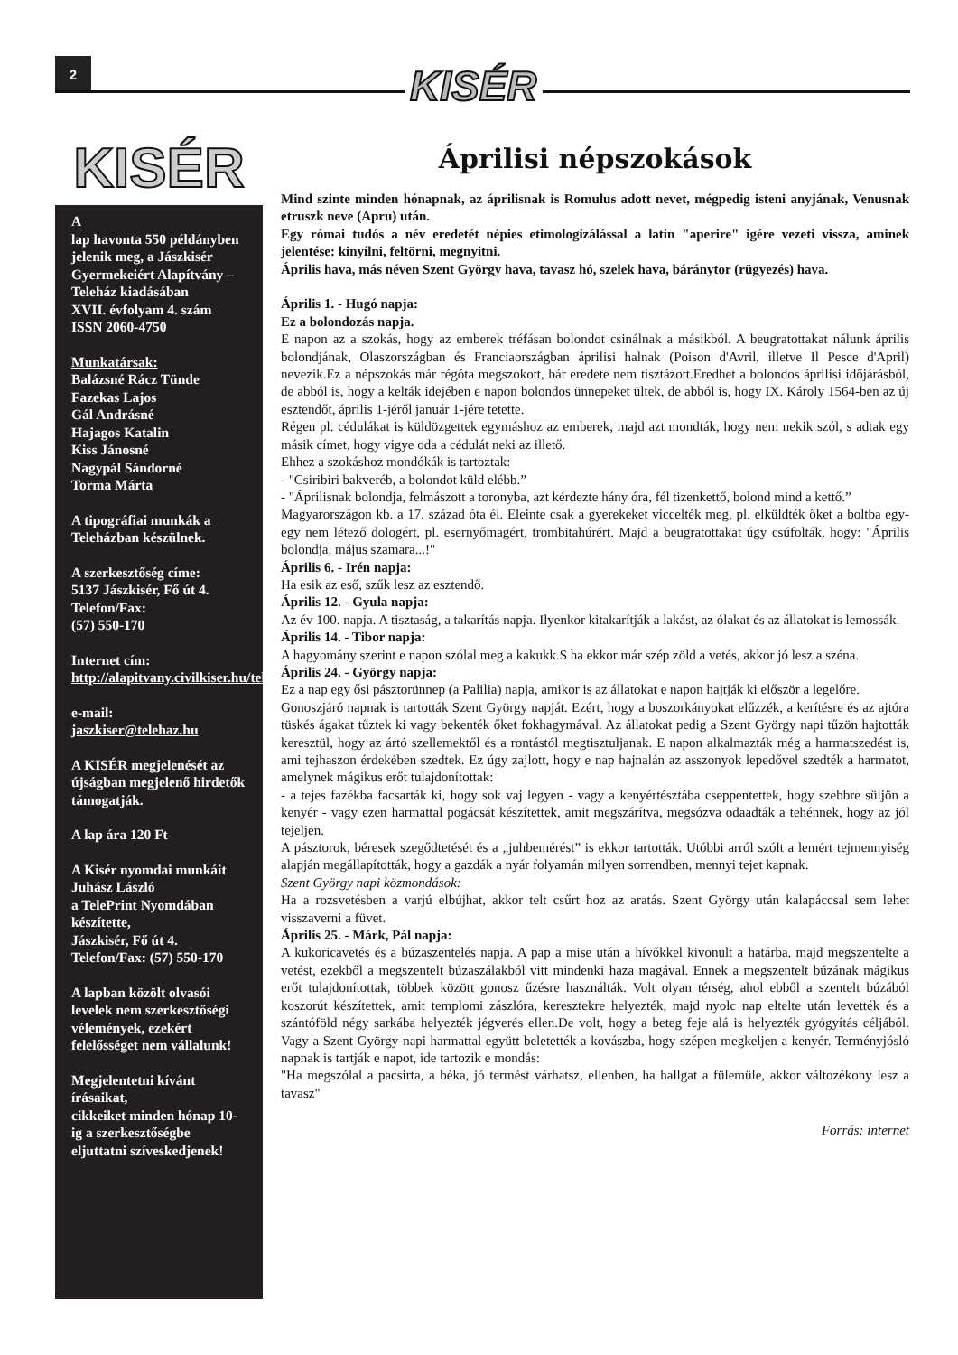2 KISÉR
KISÉR
A
lap havonta 550 példányben jelenik meg, a Jászkisér Gyermekeiért Alapítvány – Teleház kiadásában
XVII. évfolyam 4. szám
ISSN 2060-4750
Munkatársak:
Balázsné Rácz Tünde
Fazekas Lajos
Gál Andrásné
Hajagos Katalin
Kiss Jánosné
Nagypál Sándorné
Torma Márta
A tipográfiai munkák a Teleházban készülnek.
A szerkesztőség címe:
5137 Jászkisér, Fő út 4.
Telefon/Fax:
(57) 550-170
Internet cím:
http://alapitvany.civilkiser.hu/telehaz
e-mail:
jaszkiser@telehaz.hu
A KISÉR megjelenését az újságban megjelenő hirdetők támogatják.
A lap ára 120 Ft
A Kisér nyomdai munkáit
Juhász László
a TelePrint Nyomdában készítette,
Jászkisér, Fő út 4.
Telefon/Fax: (57) 550-170
A lapban közölt olvasói levelek nem szerkesztőségi vélemények, ezekért felelősséget nem vállalunk!
Megjelentetni kívánt írásaikat,
cikkeiket minden hónap 10-ig a szerkesztőségbe eljuttatni szíveskedjenek!
Áprilisi népszokások
Mind szinte minden hónapnak, az áprilisnak is Romulus adott nevet, mégpedig isteni anyjának, Venusnak etruszk neve (Apru) után.
Egy római tudós a név eredetét népies etimologizálással a latin "aperire" igére vezeti vissza, aminek jelentése: kinyílni, feltörni, megnyitni.
Április hava, más néven Szent György hava, tavasz hó, szelek hava, báránytor (rügyezés) hava.
Április 1. - Hugó napja:
Ez a bolondozás napja.
E napon az a szokás, hogy az emberek tréfásan bolondot csinálnak a másikból. A beugratottakat nálunk április bolondjának, Olaszországban és Franciaországban áprilisi halnak (Poison d'Avril, illetve Il Pesce d'April) nevezik.Ez a népszokás már régóta megszokott, bár eredete nem tisztázott.Eredhet a bolondos áprilisi időjárásból, de abból is, hogy a kelták idejében e napon bolondos ünnepeket ültek, de abból is, hogy IX. Károly 1564-ben az új esztendőt, április 1-jéről január 1-jére tetette.
Régen pl. cédulákat is küldözgettek egymáshoz az emberek, majd azt mondták, hogy nem nekik szól, s adtak egy másik címet, hogy vigye oda a cédulát neki az illető.
Ehhez a szokáshoz mondókák is tartoztak:
- "Csiribiri bakveréb, a bolondot küld elébb.”
- "Áprilisnak bolondja, felmászott a toronyba, azt kérdezte hány óra, fél tizenkettő, bolond mind a kettő.”
Magyarországon kb. a 17. század óta él. Eleinte csak a gyerekeket viccelték meg, pl. elküldték őket a boltba egy-egy nem létező dologért, pl. esernyőmagért, trombitahúrért. Majd a beugratottakat úgy csúfolták, hogy: "Április bolondja, május szamara...!"
Április 6. - Irén napja:
Ha esik az eső, szűk lesz az esztendő.
Április 12. - Gyula napja:
Az év 100. napja. A tisztaság, a takarítás napja. Ilyenkor kitakarítják a lakást, az ólakat és az állatokat is lemossák.
Április 14. - Tibor napja:
A hagyomány szerint e napon szólal meg a kakukk.S ha ekkor már szép zöld a vetés, akkor jó lesz a széna.
Április 24. - György napja:
Ez a nap egy ősi pásztorünnep (a Palilia) napja, amikor is az állatokat e napon hajtják ki először a legelőre.
Gonoszjáró napnak is tartották Szent György napját. Ezért, hogy a boszorkányokat elűzzék, a kerítésre és az ajtóra tüskés ágakat tűztek ki vagy bekenték őket fokhagymával. Az állatokat pedig a Szent György napi tűzön hajtották keresztül, hogy az ártó szellemektől és a rontástól megtisztuljanak. E napon alkalmazták még a harmatszedést is, ami tejhaszon érdekében szedtek. Ez úgy zajlott, hogy e nap hajnalán az asszonyok lepedővel szedték a harmatot, amelynek mágikus erőt tulajdonítottak:
- a tejes fazékba facsarták ki, hogy sok vaj legyen - vagy a kenyértésztába cseppentettek, hogy szebbre süljön a kenyér - vagy ezen harmattal pogácsát készítettek, amit megszárítva, megsózva odaadták a tehénnek, hogy az jól tejeljen.
A pásztorok, béresek szegődtetését és a „juhbemérést” is ekkor tartották. Utóbbi arról szólt a lemért tejmennyiség alapján megállapították, hogy a gazdák a nyár folyamán milyen sorrendben, mennyi tejet kapnak.
Szent György napi közmondások:
Ha a rozsvetésben a varjú elbújhat, akkor telt csűrt hoz az aratás. Szent György után kalapáccsal sem lehet visszaverni a füvet.
Április 25. - Márk, Pál napja:
A kukoricavetés és a búzaszentelés napja. A pap a mise után a hívőkkel kivonult a határba, majd megszentelte a vetést, ezekből a megszentelt búzaszálakból vitt mindenki haza magával. Ennek a megszentelt búzának mágikus erőt tulajdonítottak, többek között gonosz űzésre használták. Volt olyan térség, ahol ebből a szentelt búzából koszorút készítettek, amit templomi zászlóra, keresztekre helyezték, majd nyolc nap eltelte után levették és a szántóföld négy sarkába helyezték jégverés ellen.De volt, hogy a beteg feje alá is helyezték gyógyítás céljából. Vagy a Szent György-napi harmattal együtt beletették a kovászba, hogy szépen megkeljen a kenyér. Terményjósló napnak is tartják e napot, ide tartozik e mondás:
"Ha megszólal a pacsirta, a béka, jó termést várhatsz, ellenben, ha hallgat a fülemüle, akkor változékony lesz a tavasz"
Forrás: internet